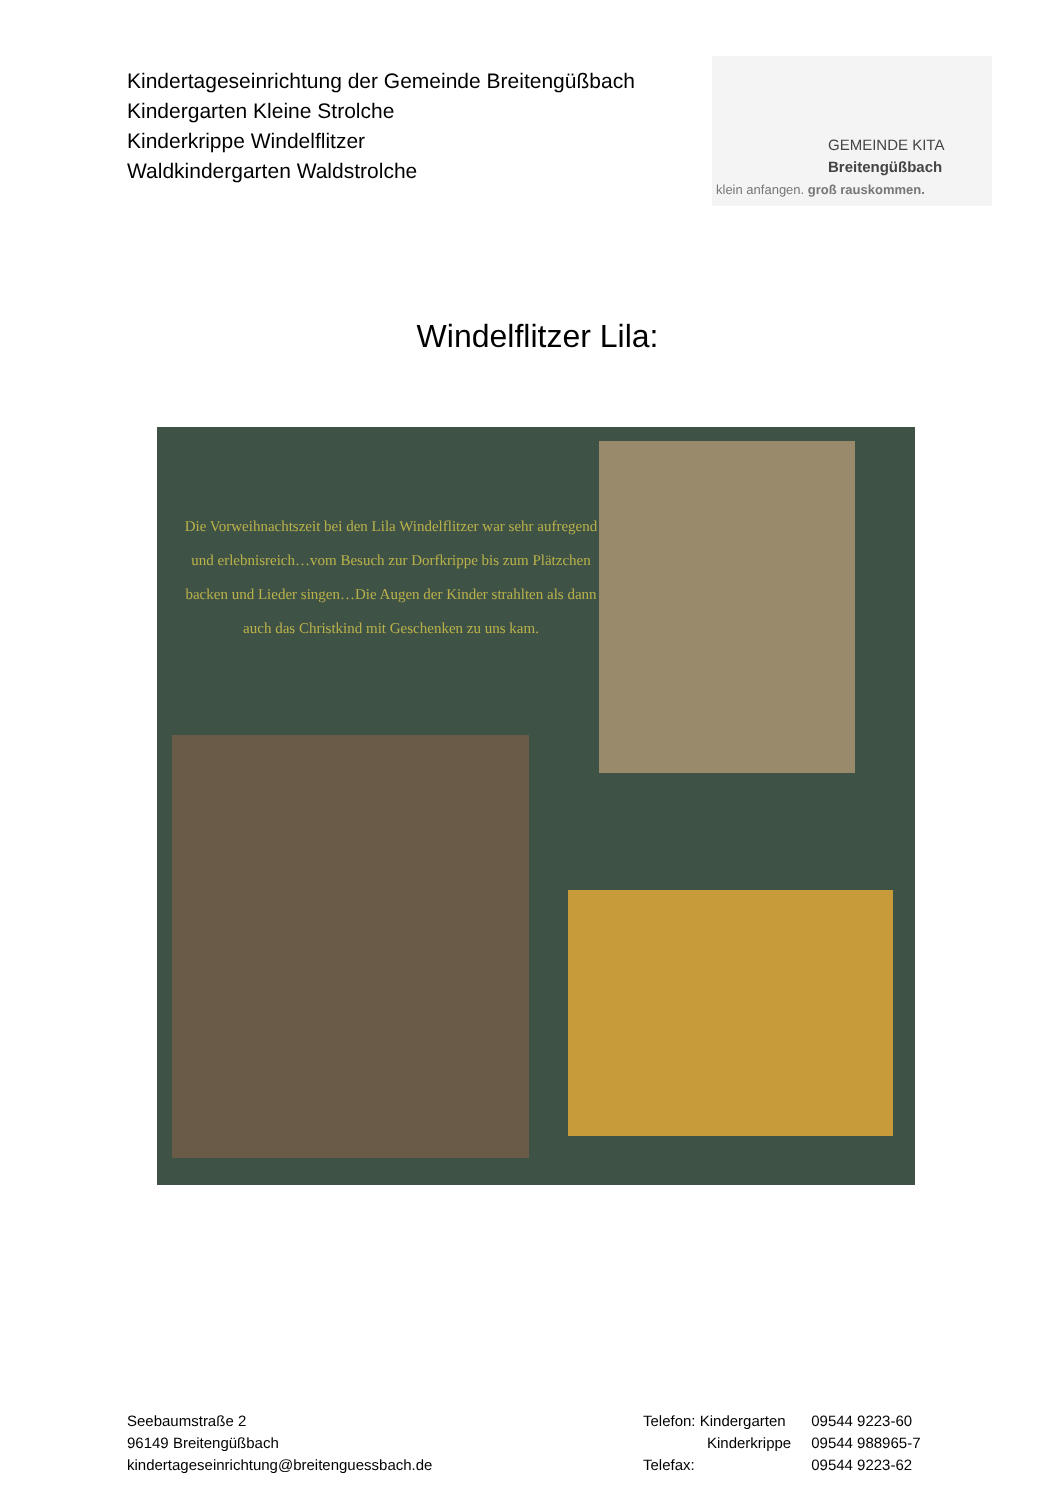Kindertageseinrichtung der Gemeinde Breitengüßbach
Kindergarten Kleine Strolche
Kinderkrippe Windelflitzer
Waldkindergarten Waldstrolche
GEMEINDE KITA
Breitengüßbach
klein anfangen. groß rauskommen.
Windelflitzer Lila:
Die Vorweihnachtszeit bei den Lila Windelflitzer war sehr aufregend und erlebnisreich…vom Besuch zur Dorfkrippe bis zum Plätzchen backen und Lieder singen…Die Augen der Kinder strahlten als dann auch das Christkind mit Geschenken zu uns kam.
Seebaumstraße 2
96149 Breitengüßbach
kindertageseinrichtung@breitenguessbach.de
| Telefon: Kindergarten | 09544 9223-60 |
| Kinderkrippe | 09544 988965-7 |
| Telefax: | 09544 9223-62 |